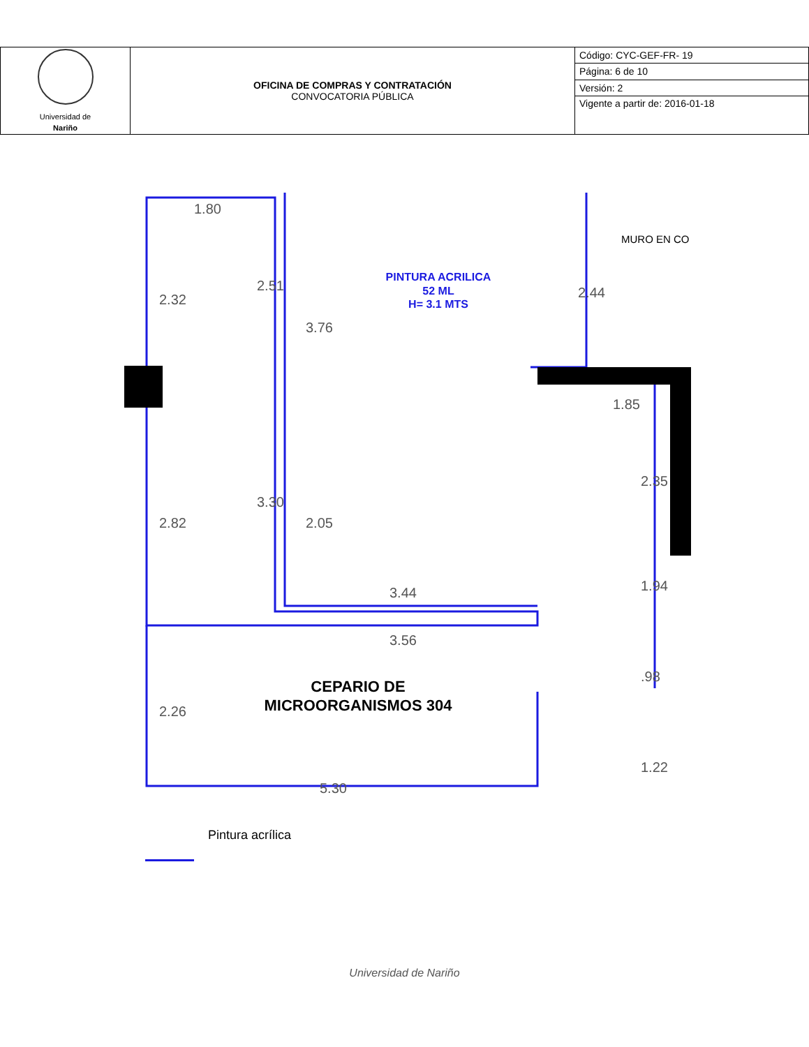| Universidad de Nariño | OFICINA DE COMPRAS Y CONTRATACIÓN CONVOCATORIA PÚBLICA | Código: CYC-GEF-FR- 19 |
| | | Página: 6 de 10 |
| | | Versión: 2 |
| | | Vigente a partir de: 2016-01-18 |
1.80
1.85
3.44
3.56
5.30
2.32
2.51
3.76
2.44
2.82
3.30
2.05
2.35
1.94
2.26
.98
1.22
PINTURA ACRILICA
52 ML
H= 3.1 MTS
CEPARIO DE
MICROORGANISMOS 304
MURO EN CO
Pintura acrílica
Universidad de Nariño